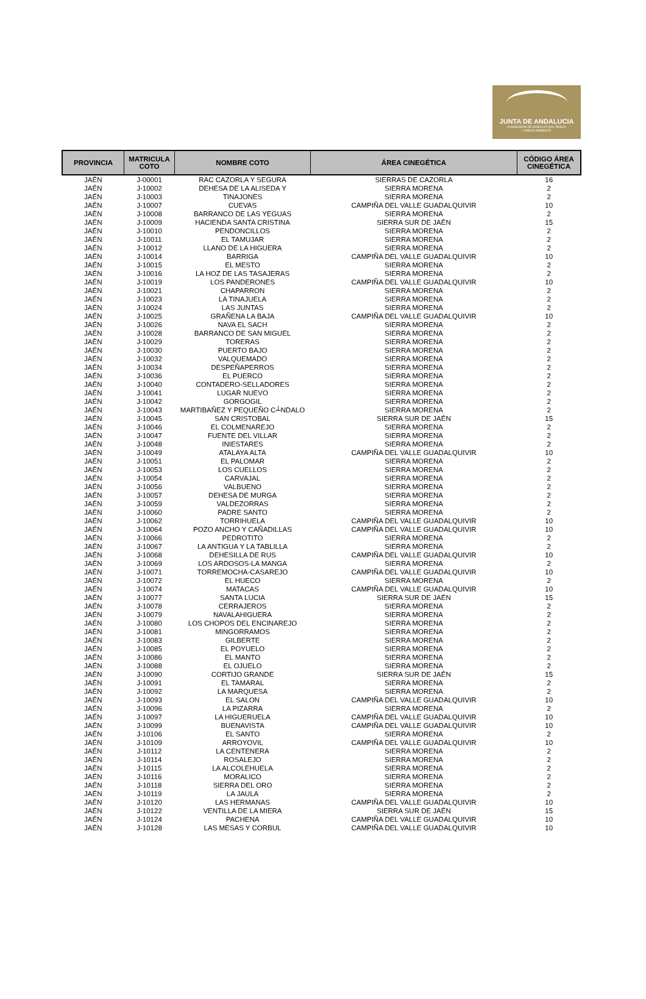JUNTA DE ANDALUCIA
CONSEJERÍA DE AGRICULTURA, PESCA
Y MEDIO AMBIENTE
| PROVINCIA | MATRICULA COTO | NOMBRE COTO | ÁREA CINEGÉTICA | CÓDIGO ÁREA CINEGÉTICA |
| --- | --- | --- | --- | --- |
| JAÉN | J-00001 | RAC CAZORLA Y SEGURA | SIERRAS DE CAZORLA | 16 |
| JAÉN | J-10002 | DEHESA DE LA ALISEDA Y | SIERRA MORENA | 2 |
| JAÉN | J-10003 | TINAJONES | SIERRA MORENA | 2 |
| JAÉN | J-10007 | CUEVAS | CAMPIÑA DEL VALLE GUADALQUIVIR | 10 |
| JAÉN | J-10008 | BARRANCO DE LAS YEGUAS | SIERRA MORENA | 2 |
| JAÉN | J-10009 | HACIENDA SANTA CRISTINA | SIERRA SUR DE JAÉN | 15 |
| JAÉN | J-10010 | PENDONCILLOS | SIERRA MORENA | 2 |
| JAÉN | J-10011 | EL TAMUJAR | SIERRA MORENA | 2 |
| JAÉN | J-10012 | LLANO DE LA HIGUERA | SIERRA MORENA | 2 |
| JAÉN | J-10014 | BARRIGA | CAMPIÑA DEL VALLE GUADALQUIVIR | 10 |
| JAÉN | J-10015 | EL MESTO | SIERRA MORENA | 2 |
| JAÉN | J-10016 | LA HOZ DE LAS TASAJERAS | SIERRA MORENA | 2 |
| JAÉN | J-10019 | LOS PANDERONES | CAMPIÑA DEL VALLE GUADALQUIVIR | 10 |
| JAÉN | J-10021 | CHAPARRON | SIERRA MORENA | 2 |
| JAÉN | J-10023 | LA TINAJUELA | SIERRA MORENA | 2 |
| JAÉN | J-10024 | LAS JUNTAS | SIERRA MORENA | 2 |
| JAÉN | J-10025 | GRAÑENA LA BAJA | CAMPIÑA DEL VALLE GUADALQUIVIR | 10 |
| JAÉN | J-10026 | NAVA EL SACH | SIERRA MORENA | 2 |
| JAÉN | J-10028 | BARRANCO DE SAN MIGUEL | SIERRA MORENA | 2 |
| JAÉN | J-10029 | TORERAS | SIERRA MORENA | 2 |
| JAÉN | J-10030 | PUERTO BAJO | SIERRA MORENA | 2 |
| JAÉN | J-10032 | VALQUEMADO | SIERRA MORENA | 2 |
| JAÉN | J-10034 | DESPEÑAPERROS | SIERRA MORENA | 2 |
| JAÉN | J-10036 | EL PUERCO | SIERRA MORENA | 2 |
| JAÉN | J-10040 | CONTADERO-SELLADORES | SIERRA MORENA | 2 |
| JAÉN | J-10041 | LUGAR NUEVO | SIERRA MORENA | 2 |
| JAÉN | J-10042 | GORGOGIL | SIERRA MORENA | 2 |
| JAÉN | J-10043 | MARTIBAÑEZ Y PEQUEÑO C┴NDALO | SIERRA MORENA | 2 |
| JAÉN | J-10045 | SAN CRISTOBAL | SIERRA SUR DE JAÉN | 15 |
| JAÉN | J-10046 | EL COLMENAREJO | SIERRA MORENA | 2 |
| JAÉN | J-10047 | FUENTE DEL VILLAR | SIERRA MORENA | 2 |
| JAÉN | J-10048 | INIESTARES | SIERRA MORENA | 2 |
| JAÉN | J-10049 | ATALAYA ALTA | CAMPIÑA DEL VALLE GUADALQUIVIR | 10 |
| JAÉN | J-10051 | EL PALOMAR | SIERRA MORENA | 2 |
| JAÉN | J-10053 | LOS CUELLOS | SIERRA MORENA | 2 |
| JAÉN | J-10054 | CARVAJAL | SIERRA MORENA | 2 |
| JAÉN | J-10056 | VALBUENO | SIERRA MORENA | 2 |
| JAÉN | J-10057 | DEHESA DE MURGA | SIERRA MORENA | 2 |
| JAÉN | J-10059 | VALDEZORRAS | SIERRA MORENA | 2 |
| JAÉN | J-10060 | PADRE SANTO | SIERRA MORENA | 2 |
| JAÉN | J-10062 | TORRIHUELA | CAMPIÑA DEL VALLE GUADALQUIVIR | 10 |
| JAÉN | J-10064 | POZO ANCHO Y CAÑADILLAS | CAMPIÑA DEL VALLE GUADALQUIVIR | 10 |
| JAÉN | J-10066 | PEDROTITO | SIERRA MORENA | 2 |
| JAÉN | J-10067 | LA ANTIGUA Y LA TABLILLA | SIERRA MORENA | 2 |
| JAÉN | J-10068 | DEHESILLA DE RUS | CAMPIÑA DEL VALLE GUADALQUIVIR | 10 |
| JAÉN | J-10069 | LOS ARDOSOS-LA MANGA | SIERRA MORENA | 2 |
| JAÉN | J-10071 | TORREMOCHA-CASAREJO | CAMPIÑA DEL VALLE GUADALQUIVIR | 10 |
| JAÉN | J-10072 | EL HUECO | SIERRA MORENA | 2 |
| JAÉN | J-10074 | MATACAS | CAMPIÑA DEL VALLE GUADALQUIVIR | 10 |
| JAÉN | J-10077 | SANTA LUCIA | SIERRA SUR DE JAÉN | 15 |
| JAÉN | J-10078 | CERRAJEROS | SIERRA MORENA | 2 |
| JAÉN | J-10079 | NAVALAHIGUERA | SIERRA MORENA | 2 |
| JAÉN | J-10080 | LOS CHOPOS DEL ENCINAREJO | SIERRA MORENA | 2 |
| JAÉN | J-10081 | MINGORRAMOS | SIERRA MORENA | 2 |
| JAÉN | J-10083 | GILBERTE | SIERRA MORENA | 2 |
| JAÉN | J-10085 | EL POYUELO | SIERRA MORENA | 2 |
| JAÉN | J-10086 | EL MANTO | SIERRA MORENA | 2 |
| JAÉN | J-10088 | EL OJUELO | SIERRA MORENA | 2 |
| JAÉN | J-10090 | CORTIJO GRANDE | SIERRA SUR DE JAÉN | 15 |
| JAÉN | J-10091 | EL TAMARAL | SIERRA MORENA | 2 |
| JAÉN | J-10092 | LA MARQUESA | SIERRA MORENA | 2 |
| JAÉN | J-10093 | EL SALON | CAMPIÑA DEL VALLE GUADALQUIVIR | 10 |
| JAÉN | J-10096 | LA PIZARRA | SIERRA MORENA | 2 |
| JAÉN | J-10097 | LA HIGUERUELA | CAMPIÑA DEL VALLE GUADALQUIVIR | 10 |
| JAÉN | J-10099 | BUENAVISTA | CAMPIÑA DEL VALLE GUADALQUIVIR | 10 |
| JAÉN | J-10106 | EL SANTO | SIERRA MORENA | 2 |
| JAÉN | J-10109 | ARROYOVIL | CAMPIÑA DEL VALLE GUADALQUIVIR | 10 |
| JAÉN | J-10112 | LA CENTENERA | SIERRA MORENA | 2 |
| JAÉN | J-10114 | ROSALEJO | SIERRA MORENA | 2 |
| JAÉN | J-10115 | LA ALCOLEHUELA | SIERRA MORENA | 2 |
| JAÉN | J-10116 | MORALICO | SIERRA MORENA | 2 |
| JAÉN | J-10118 | SIERRA DEL ORO | SIERRA MORENA | 2 |
| JAÉN | J-10119 | LA JAULA | SIERRA MORENA | 2 |
| JAÉN | J-10120 | LAS HERMANAS | CAMPIÑA DEL VALLE GUADALQUIVIR | 10 |
| JAÉN | J-10122 | VENTILLA DE LA MIERA | SIERRA SUR DE JAÉN | 15 |
| JAÉN | J-10124 | PACHENA | CAMPIÑA DEL VALLE GUADALQUIVIR | 10 |
| JAÉN | J-10128 | LAS MESAS Y CORBUL | CAMPIÑA DEL VALLE GUADALQUIVIR | 10 |